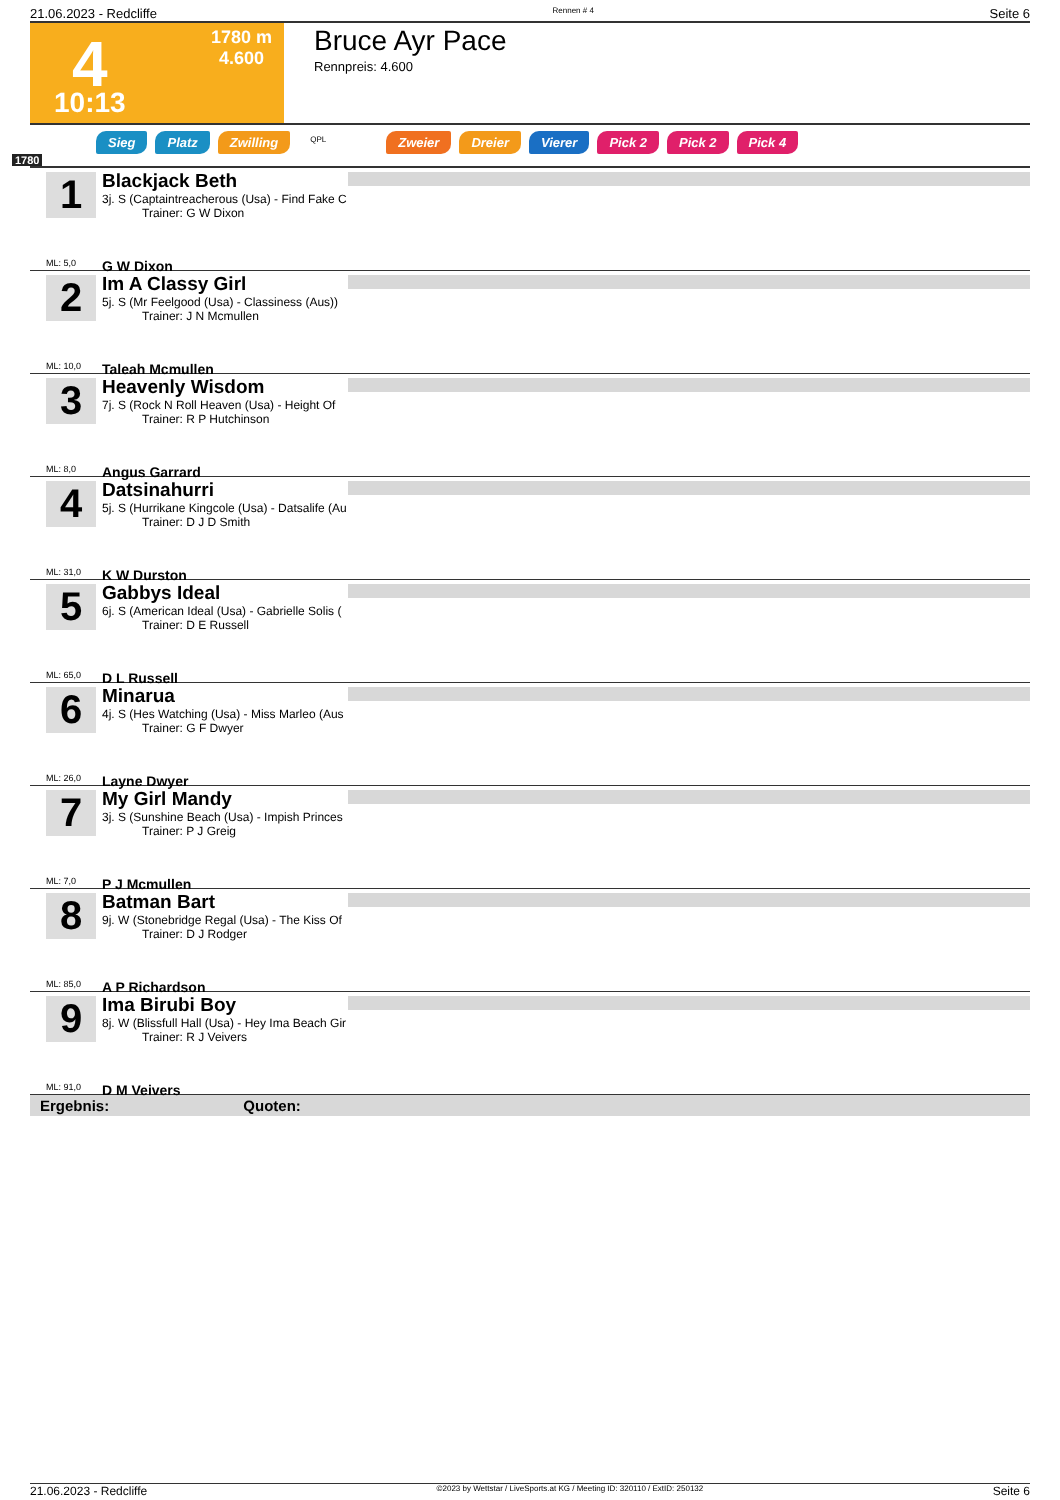21.06.2023 - Redcliffe Rennen # 4 Seite 6
4
10:13
1780 m
4.600
Bruce Ayr Pace
Rennpreis: 4.600
Sieg Platz Zwilling QPL Zweier Dreier Vierer Pick 2 Pick 2 Pick 4
1780
1
Blackjack Beth
3j. S (Captaintreacherous (Usa) - Find Fake C
Trainer: G W Dixon
G W Dixon
ML: 5,0
2
Im A Classy Girl
5j. S (Mr Feelgood (Usa) - Classiness (Aus))
Trainer: J N Mcmullen
Taleah Mcmullen
ML: 10,0
3
Heavenly Wisdom
7j. S (Rock N Roll Heaven (Usa) - Height Of
Trainer: R P Hutchinson
Angus Garrard
ML: 8,0
4
Datsinahurri
5j. S (Hurrikane Kingcole (Usa) - Datsalife (Au
Trainer: D J D Smith
K W Durston
ML: 31,0
5
Gabbys Ideal
6j. S (American Ideal (Usa) - Gabrielle Solis (
Trainer: D E Russell
D L Russell
ML: 65,0
6
Minarua
4j. S (Hes Watching (Usa) - Miss Marleo (Aus
Trainer: G F Dwyer
Layne Dwyer
ML: 26,0
7
My Girl Mandy
3j. S (Sunshine Beach (Usa) - Impish Princes
Trainer: P J Greig
P J Mcmullen
ML: 7,0
8
Batman Bart
9j. W (Stonebridge Regal (Usa) - The Kiss Of
Trainer: D J Rodger
A P Richardson
ML: 85,0
9
Ima Birubi Boy
8j. W (Blissfull Hall (Usa) - Hey Ima Beach Gir
Trainer: R J Veivers
D M Veivers
ML: 91,0
Ergebnis: Quoten:
21.06.2023 - Redcliffe ©2023 by Wettstar / LiveSports.at KG / Meeting ID: 320110 / ExtID: 250132 Seite 6